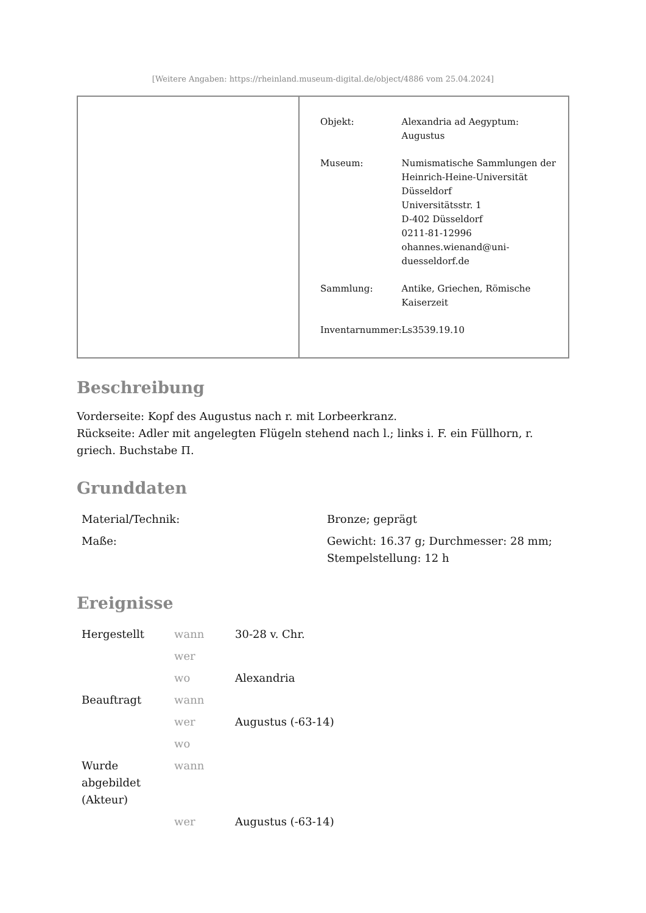[Weitere Angaben: https://rheinland.museum-digital.de/object/4886 vom 25.04.2024]
| Objekt: | Alexandria ad Aegyptum: Augustus |
| Museum: | Numismatische Sammlungen der Heinrich-Heine-Universität Düsseldorf Universitätsstr. 1 D-402 Düsseldorf 0211-81-12996 ohannes.wienand@uni- duesseldorf.de |
| Sammlung: | Antike, Griechen, Römische Kaiserzeit |
| Inventarnummer: | Ls3539.19.10 |
Beschreibung
Vorderseite: Kopf des Augustus nach r. mit Lorbeerkranz.
Rückseite: Adler mit angelegten Flügeln stehend nach l.; links i. F. ein Füllhorn, r. griech. Buchstabe Π.
Grunddaten
| Material/Technik: | Bronze; geprägt |
| Maße: | Gewicht: 16.37 g; Durchmesser: 28 mm; Stempelstellung: 12 h |
Ereignisse
| Hergestellt | wann | 30-28 v. Chr. |
| | wer | |
| | wo | Alexandria |
| Beauftragt | wann | |
| | wer | Augustus (-63-14) |
| | wo | |
| Wurde abgebildet (Akteur) | wann | |
| | wer | Augustus (-63-14) |